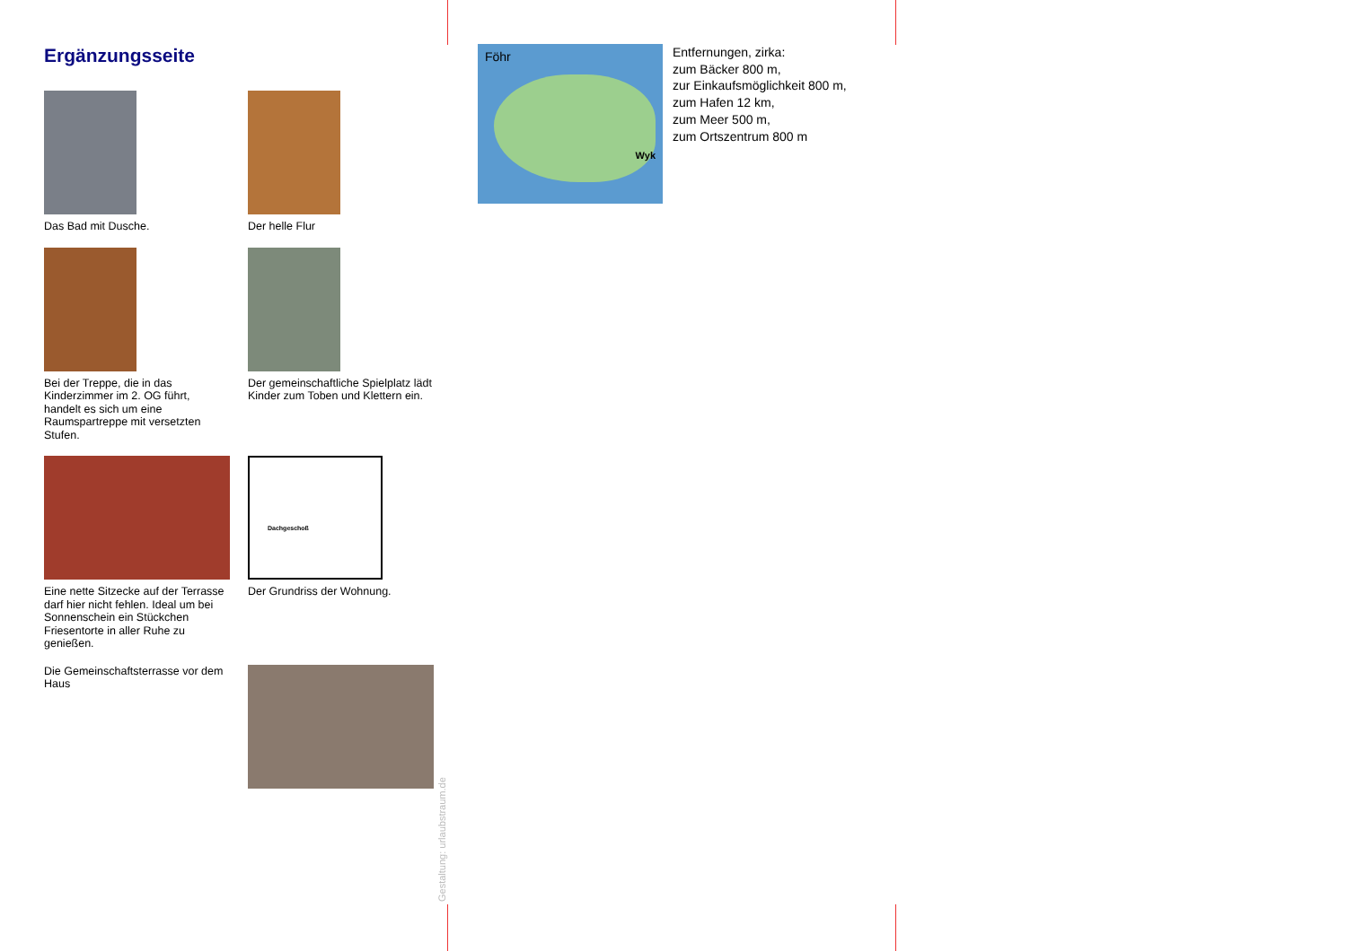Ergänzungsseite
Das Bad mit Dusche. Der helle Flur
Bei der Treppe, die in das Kinderzimmer im 2. OG führt, handelt es sich um eine Raumspartreppe mit versetzten Stufen.
Der gemeinschaftliche Spielplatz lädt Kinder zum Toben und Klettern ein.
Eine nette Sitzecke auf der Terrasse darf hier nicht fehlen. Ideal um bei Sonnenschein ein Stückchen Friesentorte in aller Ruhe zu genießen.
Dachgeschoß
Der Grundriss der Wohnung.
Die Gemeinschaftsterrasse vor dem Haus
Gestaltung: urlaubstraum.de
Föhr
Wyk
Entfernungen, zirka:
zum Bäcker 800 m,
zur Einkaufsmöglichkeit 800 m,
zum Hafen 12 km,
zum Meer 500 m,
zum Ortszentrum 800 m